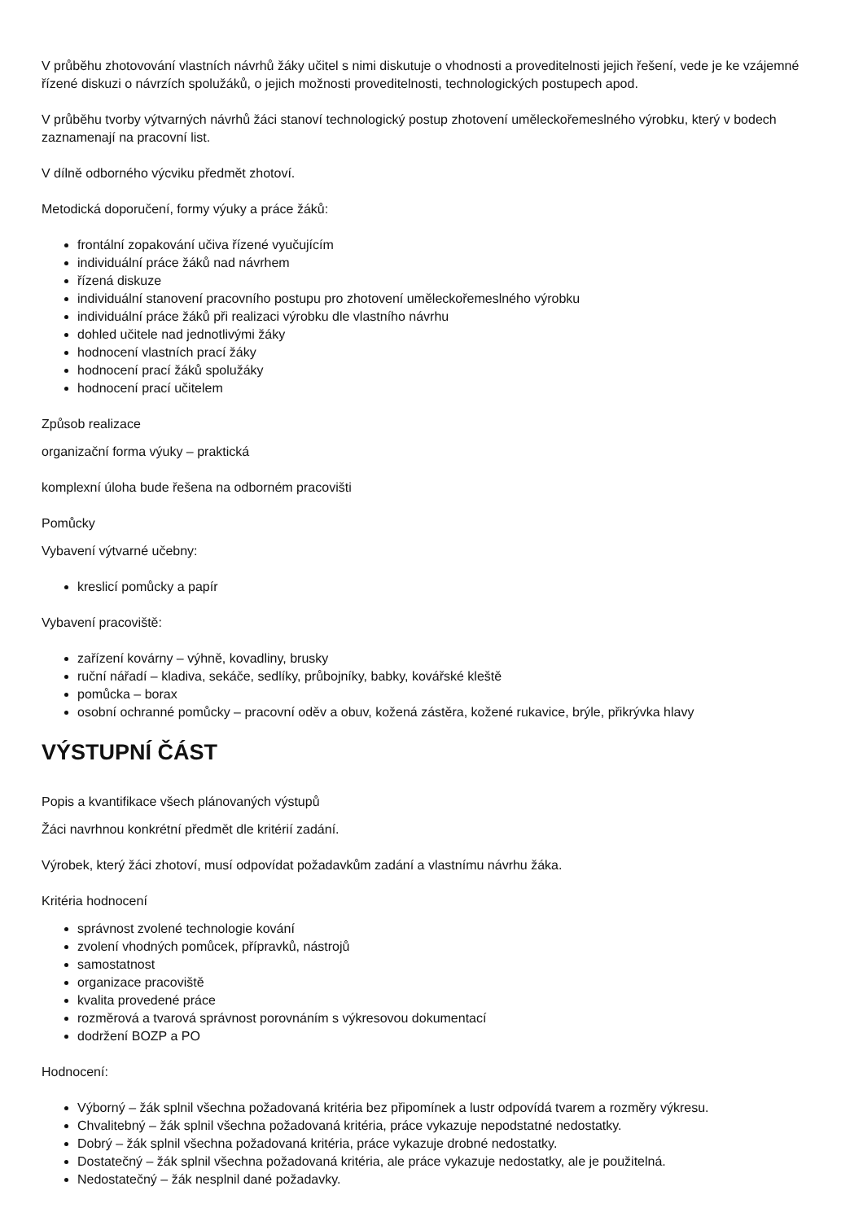V průběhu zhotovování vlastních návrhů žáky učitel s nimi diskutuje o vhodnosti a proveditelnosti jejich řešení, vede je ke vzájemné řízené diskuzi o návrzích spolužáků, o jejich možnosti proveditelnosti, technologických postupech apod.
V průběhu tvorby výtvarných návrhů žáci stanoví technologický postup zhotovení uměleckořemeslného výrobku, který v bodech zaznamenají na pracovní list.
V dílně odborného výcviku předmět zhotoví.
Metodická doporučení, formy výuky a práce žáků:
frontální zopakování učiva řízené vyučujícím
individuální práce žáků nad návrhem
řízená diskuze
individuální stanovení pracovního postupu pro zhotovení uměleckořemeslného výrobku
individuální práce žáků při realizaci výrobku dle vlastního návrhu
dohled učitele nad jednotlivými žáky
hodnocení vlastních prací žáky
hodnocení prací žáků spolužáky
hodnocení prací učitelem
Způsob realizace
organizační forma výuky – praktická
komplexní úloha bude řešena na odborném pracovišti
Pomůcky
Vybavení výtvarné učebny:
kreslicí pomůcky a papír
Vybavení pracoviště:
zařízení kovárny – výhně, kovadliny, brusky
ruční nářadí – kladiva, sekáče, sedlíky, průbojníky, babky, kovářské kleště
pomůcka – borax
osobní ochranné pomůcky – pracovní oděv a obuv, kožená zástěra, kožené rukavice, brýle, přikrývka hlavy
VÝSTUPNÍ ČÁST
Popis a kvantifikace všech plánovaných výstupů
Žáci navrhnou konkrétní předmět dle kritérií zadání.
Výrobek, který žáci zhotoví, musí odpovídat požadavkům zadání a vlastnímu návrhu žáka.
Kritéria hodnocení
správnost zvolené technologie kování
zvolení vhodných pomůcek, přípravků, nástrojů
samostatnost
organizace pracoviště
kvalita provedené práce
rozměrová a tvarová správnost porovnáním s výkresovou dokumentací
dodržení BOZP a PO
Hodnocení:
Výborný – žák splnil všechna požadovaná kritéria bez připomínek a lustr odpovídá tvarem a rozměry výkresu.
Chvalitebný – žák splnil všechna požadovaná kritéria, práce vykazuje nepodstatné nedostatky.
Dobrý – žák splnil všechna požadovaná kritéria, práce vykazuje drobné nedostatky.
Dostatečný – žák splnil všechna požadovaná kritéria, ale práce vykazuje nedostatky, ale je použitelná.
Nedostatečný – žák nesplnil dané požadavky.